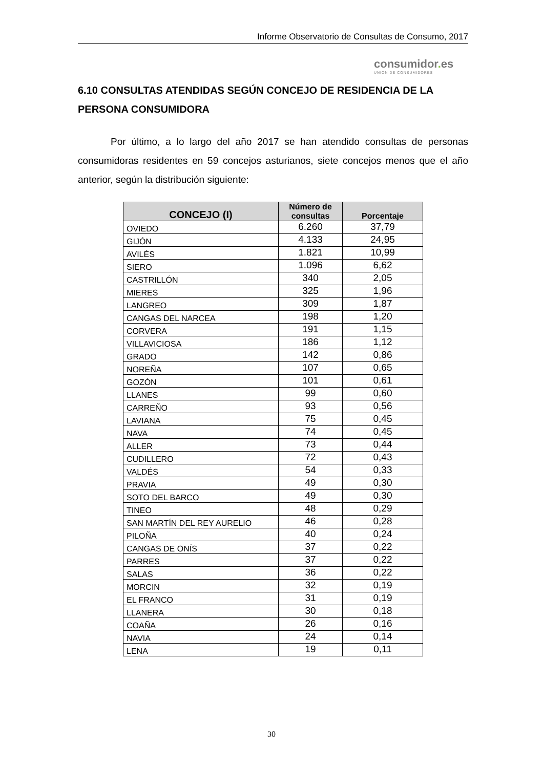Informe Observatorio de Consultas de Consumo, 2017
consumidor. es
UNIÓN DE CONSUMIDORES
6.10 CONSULTAS ATENDIDAS SEGÚN CONCEJO DE RESIDENCIA DE LA PERSONA CONSUMIDORA
Por último, a lo largo del año 2017 se han atendido consultas de personas consumidoras residentes en 59 concejos asturianos, siete concejos menos que el año anterior, según la distribución siguiente:
| CONCEJO (I) | Número de consultas | Porcentaje |
| --- | --- | --- |
| OVIEDO | 6.260 | 37,79 |
| GIJÓN | 4.133 | 24,95 |
| AVILÉS | 1.821 | 10,99 |
| SIERO | 1.096 | 6,62 |
| CASTRILLÓN | 340 | 2,05 |
| MIERES | 325 | 1,96 |
| LANGREO | 309 | 1,87 |
| CANGAS DEL NARCEA | 198 | 1,20 |
| CORVERA | 191 | 1,15 |
| VILLAVICIOSA | 186 | 1,12 |
| GRADO | 142 | 0,86 |
| NOREÑA | 107 | 0,65 |
| GOZÓN | 101 | 0,61 |
| LLANES | 99 | 0,60 |
| CARREÑO | 93 | 0,56 |
| LAVIANA | 75 | 0,45 |
| NAVA | 74 | 0,45 |
| ALLER | 73 | 0,44 |
| CUDILLERO | 72 | 0,43 |
| VALDÉS | 54 | 0,33 |
| PRAVIA | 49 | 0,30 |
| SOTO DEL BARCO | 49 | 0,30 |
| TINEO | 48 | 0,29 |
| SAN MARTÍN DEL REY AURELIO | 46 | 0,28 |
| PILOÑA | 40 | 0,24 |
| CANGAS DE ONÍS | 37 | 0,22 |
| PARRES | 37 | 0,22 |
| SALAS | 36 | 0,22 |
| MORCIN | 32 | 0,19 |
| EL FRANCO | 31 | 0,19 |
| LLANERA | 30 | 0,18 |
| COAÑA | 26 | 0,16 |
| NAVIA | 24 | 0,14 |
| LENA | 19 | 0,11 |
30